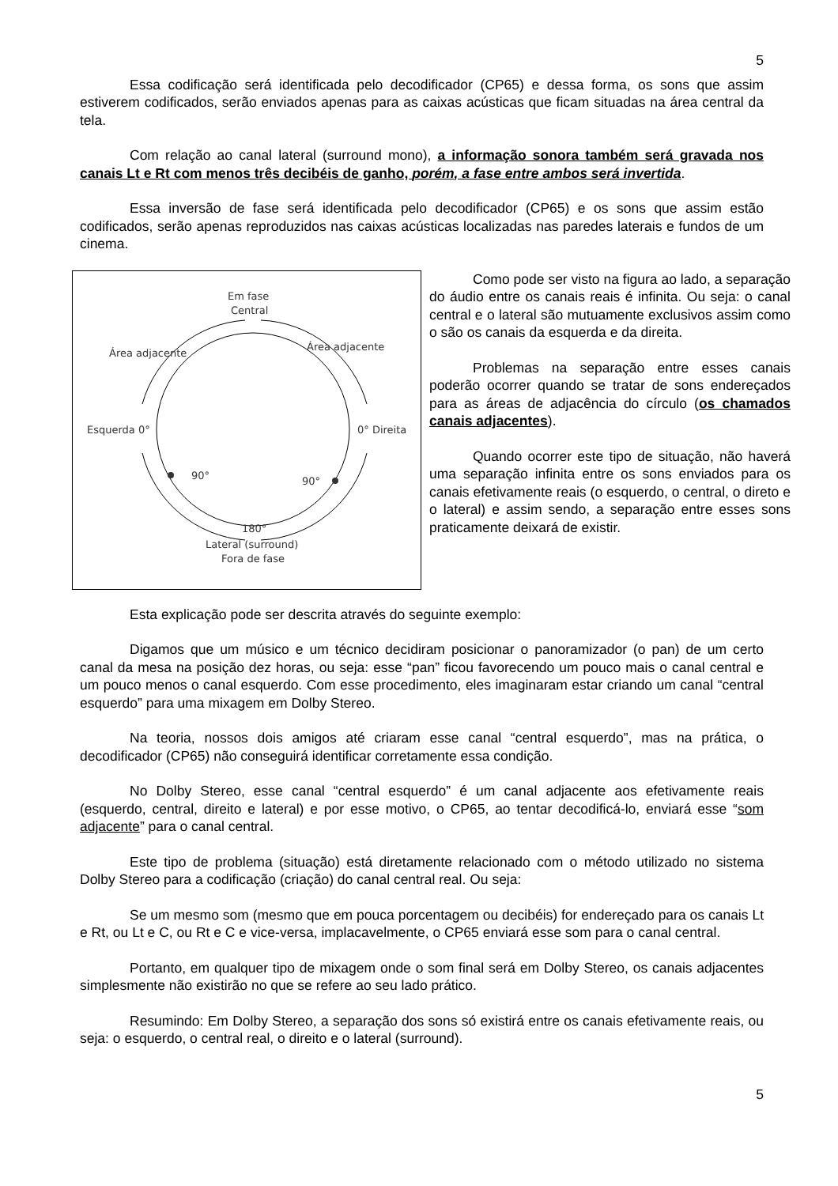5
Essa codificação será identificada pelo decodificador (CP65) e dessa forma, os sons que assim estiverem codificados, serão enviados apenas para as caixas acústicas que ficam situadas na área central da tela.
Com relação ao canal lateral (surround mono), a informação sonora também será gravada nos canais Lt e Rt com menos três decibéis de ganho, porém, a fase entre ambos será invertida.
Essa inversão de fase será identificada pelo decodificador (CP65) e os sons que assim estão codificados, serão apenas reproduzidos nas caixas acústicas localizadas nas paredes laterais e fundos de um cinema.
Em fase
Central
Área adjacente
Área adjacente
Esquerda 0°
0° Direita
90°
90°
180°
Lateral (surround)
Fora de fase
Como pode ser visto na figura ao lado, a separação do áudio entre os canais reais é infinita. Ou seja: o canal central e o lateral são mutuamente exclusivos assim como o são os canais da esquerda e da direita.
Problemas na separação entre esses canais poderão ocorrer quando se tratar de sons endereçados para as áreas de adjacência do círculo (os chamados canais adjacentes).
Quando ocorrer este tipo de situação, não haverá uma separação infinita entre os sons enviados para os canais efetivamente reais (o esquerdo, o central, o direto e o lateral) e assim sendo, a separação entre esses sons praticamente deixará de existir.
Esta explicação pode ser descrita através do seguinte exemplo:
Digamos que um músico e um técnico decidiram posicionar o panoramizador (o pan) de um certo canal da mesa na posição dez horas, ou seja: esse “pan” ficou favorecendo um pouco mais o canal central e um pouco menos o canal esquerdo. Com esse procedimento, eles imaginaram estar criando um canal “central esquerdo” para uma mixagem em Dolby Stereo.
Na teoria, nossos dois amigos até criaram esse canal “central esquerdo”, mas na prática, o decodificador (CP65) não conseguirá identificar corretamente essa condição.
No Dolby Stereo, esse canal “central esquerdo” é um canal adjacente aos efetivamente reais (esquerdo, central, direito e lateral) e por esse motivo, o CP65, ao tentar decodificá-lo, enviará esse “som adjacente” para o canal central.
Este tipo de problema (situação) está diretamente relacionado com o método utilizado no sistema Dolby Stereo para a codificação (criação) do canal central real. Ou seja:
Se um mesmo som (mesmo que em pouca porcentagem ou decibéis) for endereçado para os canais Lt e Rt, ou Lt e C, ou Rt e C e vice-versa, implacavelmente, o CP65 enviará esse som para o canal central.
Portanto, em qualquer tipo de mixagem onde o som final será em Dolby Stereo, os canais adjacentes simplesmente não existirão no que se refere ao seu lado prático.
Resumindo: Em Dolby Stereo, a separação dos sons só existirá entre os canais efetivamente reais, ou seja: o esquerdo, o central real, o direito e o lateral (surround).
5